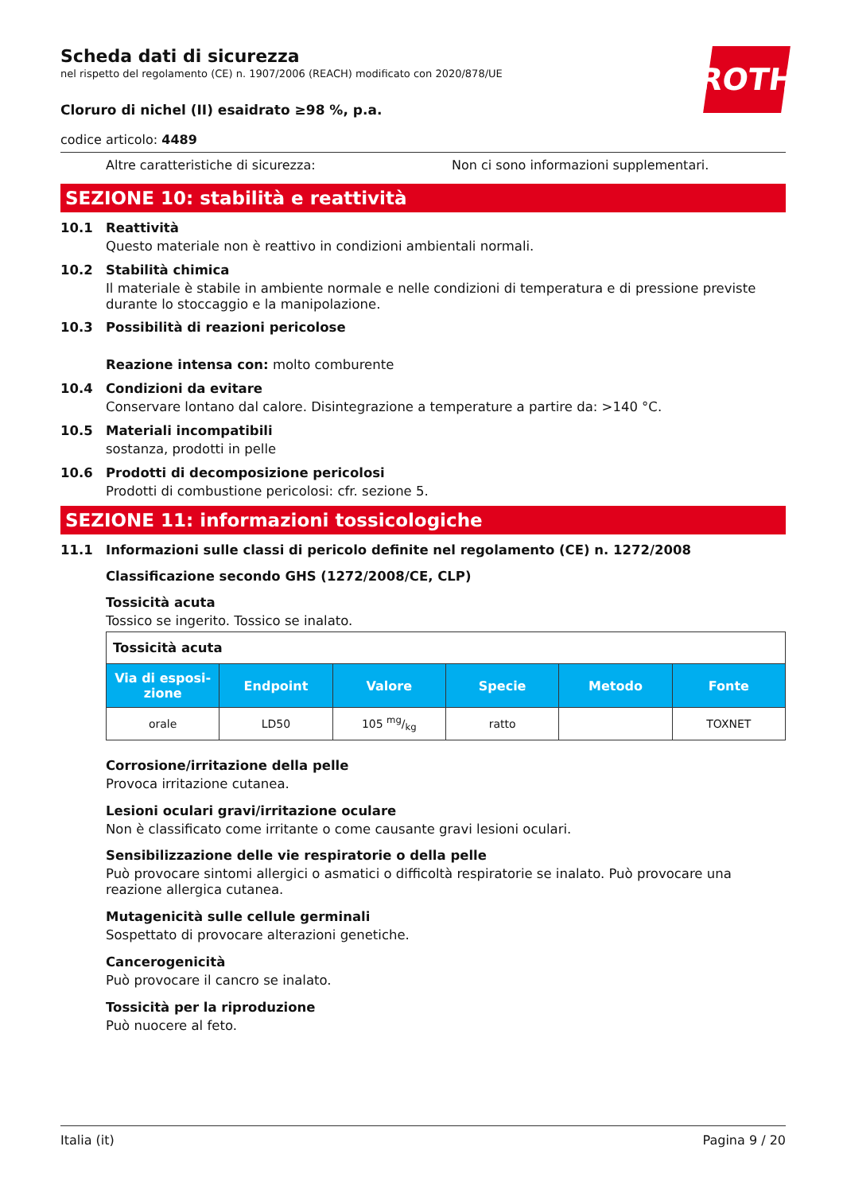ROTH
Scheda dati di sicurezza
nel rispetto del regolamento (CE) n. 1907/2006 (REACH) modificato con 2020/878/UE
Cloruro di nichel (II) esaidrato ≥98 %, p.a.
codice articolo: 4489
Altre caratteristiche di sicurezza: Non ci sono informazioni supplementari.
SEZIONE 10: stabilità e reattività
10.1 Reattività
Questo materiale non è reattivo in condizioni ambientali normali.
10.2 Stabilità chimica
Il materiale è stabile in ambiente normale e nelle condizioni di temperatura e di pressione previste durante lo stoccaggio e la manipolazione.
10.3 Possibilità di reazioni pericolose
Reazione intensa con: molto comburente
10.4 Condizioni da evitare
Conservare lontano dal calore. Disintegrazione a temperature a partire da: >140 °C.
10.5 Materiali incompatibili
sostanza, prodotti in pelle
10.6 Prodotti di decomposizione pericolosi
Prodotti di combustione pericolosi: cfr. sezione 5.
SEZIONE 11: informazioni tossicologiche
11.1 Informazioni sulle classi di pericolo definite nel regolamento (CE) n. 1272/2008
Classificazione secondo GHS (1272/2008/CE, CLP)
Tossicità acuta
Tossico se ingerito. Tossico se inalato.
| Tossicità acuta | | | | | |
| Via di esposi-zione | Endpoint | Valore | Specie | Metodo | Fonte |
| orale | LD50 | 105 mg/kg | ratto | | TOXNET |
Corrosione/irritazione della pelle
Provoca irritazione cutanea.
Lesioni oculari gravi/irritazione oculare
Non è classificato come irritante o come causante gravi lesioni oculari.
Sensibilizzazione delle vie respiratorie o della pelle
Può provocare sintomi allergici o asmatici o difficoltà respiratorie se inalato. Può provocare una reazione allergica cutanea.
Mutagenicità sulle cellule germinali
Sospettato di provocare alterazioni genetiche.
Cancerogenicità
Può provocare il cancro se inalato.
Tossicità per la riproduzione
Può nuocere al feto.
Italia (it) Pagina 9 / 20